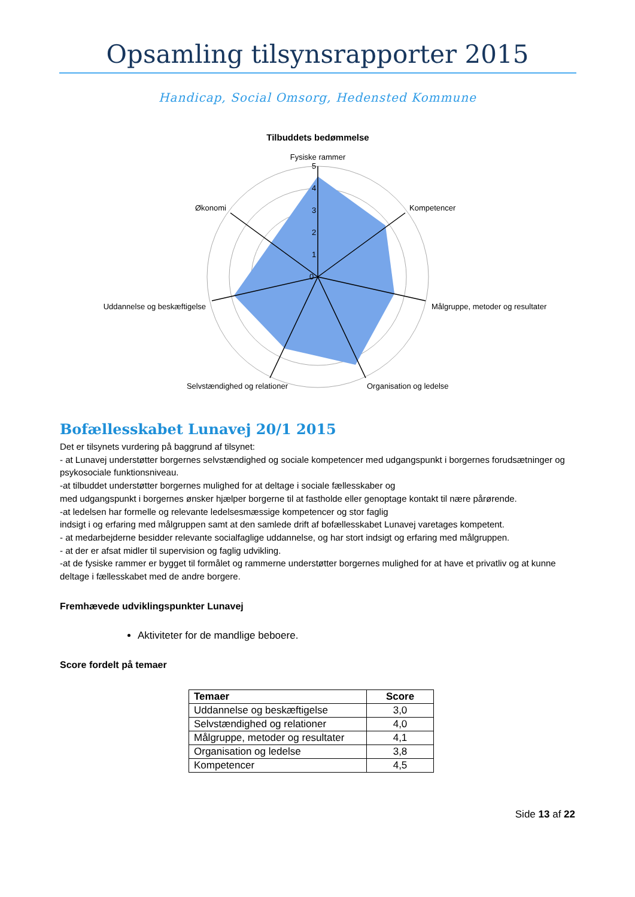Opsamling tilsynsrapporter 2015
Handicap, Social Omsorg, Hedensted Kommune
Tilbuddets bedømmelse
Fysiske rammer
5
4
3
2
1
0
Kompetencer
Målgruppe, metoder og resultater
Organisation og ledelse
Selvstændighed og relationer
Uddannelse og beskæftigelse
Økonomi
Bofællesskabet Lunavej 20/1 2015
Det er tilsynets vurdering på baggrund af tilsynet:
- at Lunavej understøtter borgernes selvstændighed og sociale kompetencer med udgangspunkt i borgernes forudsætninger og psykosociale funktionsniveau.
-at tilbuddet understøtter borgernes mulighed for at deltage i sociale fællesskaber og
med udgangspunkt i borgernes ønsker hjælper borgerne til at fastholde eller genoptage kontakt til nære pårørende.
-at ledelsen har formelle og relevante ledelsesmæssige kompetencer og stor faglig
indsigt i og erfaring med målgruppen samt at den samlede drift af bofællesskabet Lunavej varetages kompetent.
- at medarbejderne besidder relevante socialfaglige uddannelse, og har stort indsigt og erfaring med målgruppen.
- at der er afsat midler til supervision og faglig udvikling.
-at de fysiske rammer er bygget til formålet og rammerne understøtter borgernes mulighed for at have et privatliv og at kunne deltage i fællesskabet med de andre borgere.
Fremhævede udviklingspunkter Lunavej
Aktiviteter for de mandlige beboere.
Score fordelt på temaer
| Temaer | Score |
| --- | --- |
| Uddannelse og beskæftigelse | 3,0 |
| Selvstændighed og relationer | 4,0 |
| Målgruppe, metoder og resultater | 4,1 |
| Organisation og ledelse | 3,8 |
| Kompetencer | 4,5 |
Side 13 af 22